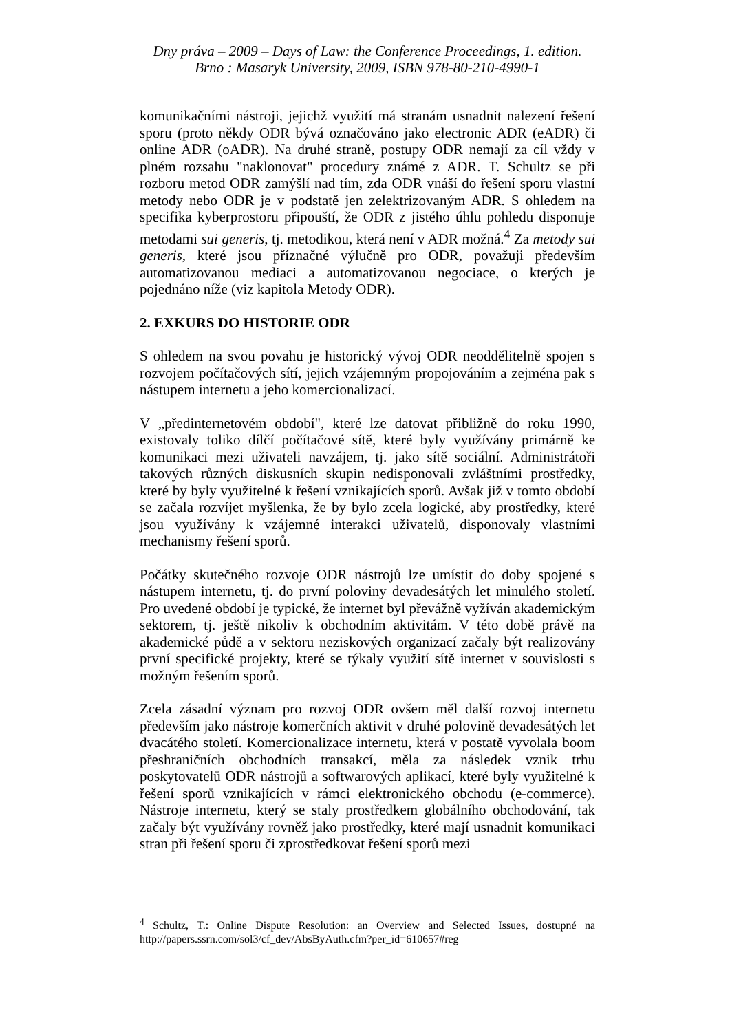Dny práva – 2009 – Days of Law: the Conference Proceedings, 1. edition.
Brno : Masaryk University, 2009, ISBN 978-80-210-4990-1
komunikačními nástroji, jejichž využití má stranám usnadnit nalezení řešení sporu (proto někdy ODR bývá označováno jako electronic ADR (eADR) či online ADR (oADR). Na druhé straně, postupy ODR nemají za cíl vždy v plném rozsahu "naklonovat" procedury známé z ADR. T. Schultz se při rozboru metod ODR zamýšlí nad tím, zda ODR vnáší do řešení sporu vlastní metody nebo ODR je v podstatě jen zelektrizovaným ADR. S ohledem na specifika kyberprostoru připouští, že ODR z jistého úhlu pohledu disponuje metodami sui generis, tj. metodikou, která není v ADR možná.<sup>4</sup> Za metody sui generis, které jsou příznačné výlučně pro ODR, považuji především automatizovanou mediaci a automatizovanou negociace, o kterých je pojednáno níže (viz kapitola Metody ODR).
2. EXKURS DO HISTORIE ODR
S ohledem na svou povahu je historický vývoj ODR neoddělitelně spojen s rozvojem počítačových sítí, jejich vzájemným propojováním a zejména pak s nástupem internetu a jeho komercionalizací.
V „předinternetovém období", které lze datovat přibližně do roku 1990, existovaly toliko dílčí počítačové sítě, které byly využívány primárně ke komunikaci mezi uživateli navzájem, tj. jako sítě sociální. Administrátoři takových různých diskusních skupin nedisponovali zvláštními prostředky, které by byly využitelné k řešení vznikajících sporů. Avšak již v tomto období se začala rozvíjet myšlenka, že by bylo zcela logické, aby prostředky, které jsou využívány k vzájemné interakci uživatelů, disponovaly vlastními mechanismy řešení sporů.
Počátky skutečného rozvoje ODR nástrojů lze umístit do doby spojené s nástupem internetu, tj. do první poloviny devadesátých let minulého století. Pro uvedené období je typické, že internet byl převážně vyžíván akademickým sektorem, tj. ještě nikoliv k obchodním aktivitám. V této době právě na akademické půdě a v sektoru neziskových organizací začaly být realizovány první specifické projekty, které se týkaly využití sítě internet v souvislosti s možným řešením sporů.
Zcela zásadní význam pro rozvoj ODR ovšem měl další rozvoj internetu především jako nástroje komerčních aktivit v druhé polovině devadesátých let dvacátého století. Komercionalizace internetu, která v postatě vyvolala boom přeshraničních obchodních transakcí, měla za následek vznik trhu poskytovatelů ODR nástrojů a softwarových aplikací, které byly využitelné k řešení sporů vznikajících v rámci elektronického obchodu (e-commerce). Nástroje internetu, který se staly prostředkem globálního obchodování, tak začaly být využívány rovněž jako prostředky, které mají usnadnit komunikaci stran při řešení sporu či zprostředkovat řešení sporů mezi
<sup>4</sup> Schultz, T.: Online Dispute Resolution: an Overview and Selected Issues, dostupné na http://papers.ssrn.com/sol3/cf_dev/AbsByAuth.cfm?per_id=610657#reg